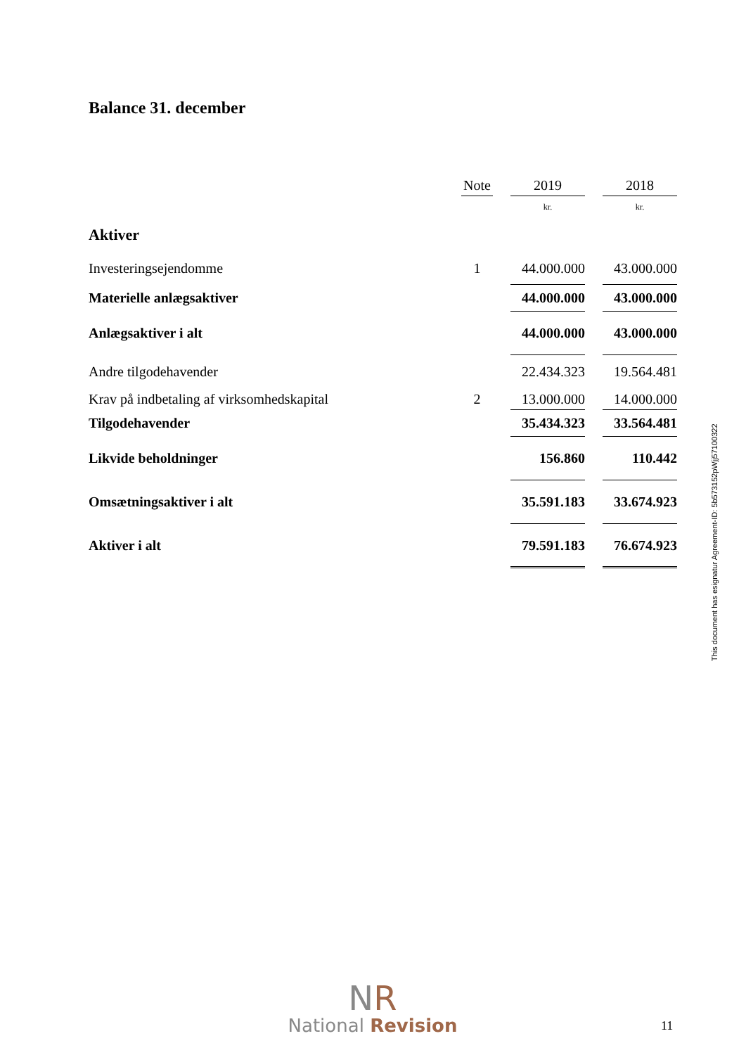Balance 31. december
| | Note | | 2019 | | 2018 |
| --- | --- | --- | --- | --- | --- |
| | | | kr. | | kr. |
| Aktiver | | | | | |
| Investeringsejendomme | 1 | | 44.000.000 | | 43.000.000 |
| Materielle anlægsaktiver | | | 44.000.000 | | 43.000.000 |
| Anlægsaktiver i alt | | | 44.000.000 | | 43.000.000 |
| Andre tilgodehavender | | | 22.434.323 | | 19.564.481 |
| Krav på indbetaling af virksomhedskapital | 2 | | 13.000.000 | | 14.000.000 |
| Tilgodehavender | | | 35.434.323 | | 33.564.481 |
| Likvide beholdninger | | | 156.860 | | 110.442 |
| Omsætningsaktiver i alt | | | 35.591.183 | | 33.674.923 |
| Aktiver i alt | | | 79.591.183 | | 76.674.923 |
This document has esignatur Agreement-ID: 5b573152pWjj57100322
NR
National Revision
11